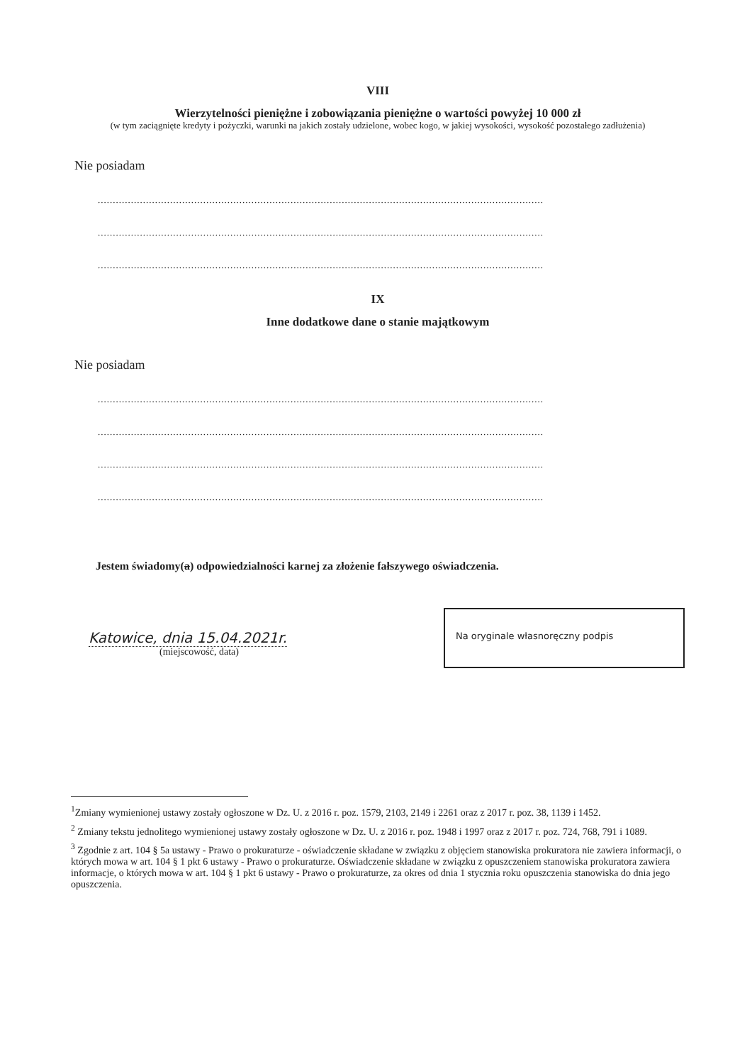VIII
Wierzytelności pieniężne i zobowiązania pieniężne o wartości powyżej 10 000 zł
(w tym zaciągnięte kredyty i pożyczki, warunki na jakich zostały udzielone, wobec kogo, w jakiej wysokości, wysokość pozostałego zadłużenia)
Nie posiadam
....................................................................................................................................................
....................................................................................................................................................
....................................................................................................................................................
IX
Inne dodatkowe dane o stanie majątkowym
Nie posiadam
....................................................................................................................................................
....................................................................................................................................................
....................................................................................................................................................
....................................................................................................................................................
Jestem świadomy(a) odpowiedzialności karnej za złożenie fałszywego oświadczenia.
Katowice, dnia 15.04.2021r.
(miejscowość, data)
Na oryginale własnoręczny podpis
<sup>1</sup> Zmiany wymienionej ustawy zostały ogłoszone w Dz. U. z 2016 r. poz. 1579, 2103, 2149 i 2261 oraz z 2017 r. poz. 38, 1139 i 1452.
<sup>2</sup> Zmiany tekstu jednolitego wymienionej ustawy zostały ogłoszone w Dz. U. z 2016 r. poz. 1948 i 1997 oraz z 2017 r. poz. 724, 768, 791 i 1089.
<sup>3</sup> Zgodnie z art. 104 § 5a ustawy - Prawo o prokuraturze - oświadczenie składane w związku z objęciem stanowiska prokuratora nie zawiera informacji, o których mowa w art. 104 § 1 pkt 6 ustawy - Prawo o prokuraturze. Oświadczenie składane w związku z opuszczeniem stanowiska prokuratora zawiera informacje, o których mowa w art. 104 § 1 pkt 6 ustawy - Prawo o prokuraturze, za okres od dnia 1 stycznia roku opuszczenia stanowiska do dnia jego opuszczenia.